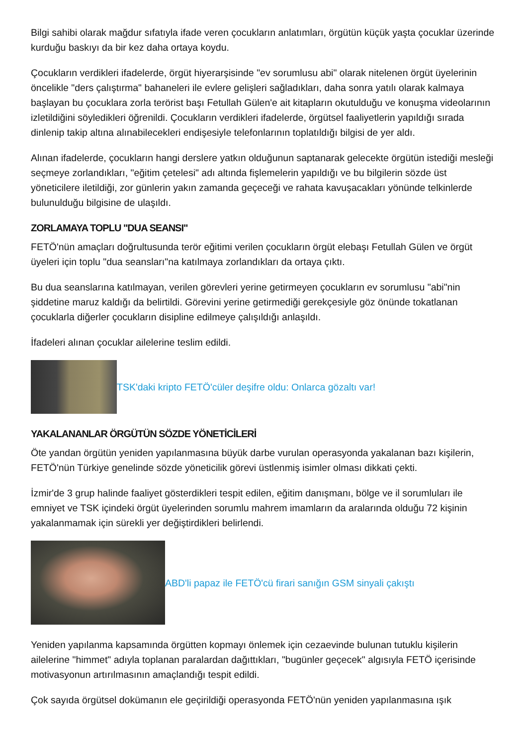Bilgi sahibi olarak mağdur sıfatıyla ifade veren çocukların anlatımları, örgütün küçük yaşta çocuklar üzerinde kurduğu baskıyı da bir kez daha ortaya koydu.
Çocukların verdikleri ifadelerde, örgüt hiyerarşisinde "ev sorumlusu abi" olarak nitelenen örgüt üyelerinin öncelikle "ders çalıştırma" bahaneleri ile evlere gelişleri sağladıkları, daha sonra yatılı olarak kalmaya başlayan bu çocuklara zorla terörist başı Fetullah Gülen'e ait kitapların okutulduğu ve konuşma videolarının izletildiğini söyledikleri öğrenildi. Çocukların verdikleri ifadelerde, örgütsel faaliyetlerin yapıldığı sırada dinlenip takip altına alınabilecekleri endişesiyle telefonlarının toplatıldığı bilgisi de yer aldı.
Alınan ifadelerde, çocukların hangi derslere yatkın olduğunun saptanarak gelecekte örgütün istediği mesleği seçmeye zorlandıkları, "eğitim çetelesi" adı altında fişlemelerin yapıldığı ve bu bilgilerin sözde üst yöneticilere iletildiği, zor günlerin yakın zamanda geçeceği ve rahata kavuşacakları yönünde telkinlerde bulunulduğu bilgisine de ulaşıldı.
ZORLAMAYA TOPLU "DUA SEANSI"
FETÖ'nün amaçları doğrultusunda terör eğitimi verilen çocukların örgüt elebaşı Fetullah Gülen ve örgüt üyeleri için toplu "dua seansları"na katılmaya zorlandıkları da ortaya çıktı.
Bu dua seanslarına katılmayan, verilen görevleri yerine getirmeyen çocukların ev sorumlusu "abi"nin şiddetine maruz kaldığı da belirtildi. Görevini yerine getirmediği gerekçesiyle göz önünde tokatlanan çocuklarla diğerler çocukların disipline edilmeye çalışıldığı anlaşıldı.
İfadeleri alınan çocuklar ailelerine teslim edildi.
TSK'daki kripto FETÖ'cüler deşifre oldu: Onlarca gözaltı var!
YAKALANANLAR ÖRGÜTÜN SÖZDE YÖNETİCİLERİ
Öte yandan örgütün yeniden yapılanmasına büyük darbe vurulan operasyonda yakalanan bazı kişilerin, FETÖ'nün Türkiye genelinde sözde yöneticilik görevi üstlenmiş isimler olması dikkati çekti.
İzmir'de 3 grup halinde faaliyet gösterdikleri tespit edilen, eğitim danışmanı, bölge ve il sorumluları ile emniyet ve TSK içindeki örgüt üyelerinden sorumlu mahrem imamların da aralarında olduğu 72 kişinin yakalanmamak için sürekli yer değiştirdikleri belirlendi.
ABD'li papaz ile FETÖ'cü firari sanığın GSM sinyali çakıştı
Yeniden yapılanma kapsamında örgütten kopmayı önlemek için cezaevinde bulunan tutuklu kişilerin ailelerine "himmet" adıyla toplanan paralardan dağıttıkları, "bugünler geçecek" algısıyla FETÖ içerisinde motivasyonun artırılmasının amaçlandığı tespit edildi.
Çok sayıda örgütsel dokümanın ele geçirildiği operasyonda FETÖ'nün yeniden yapılanmasına ışık